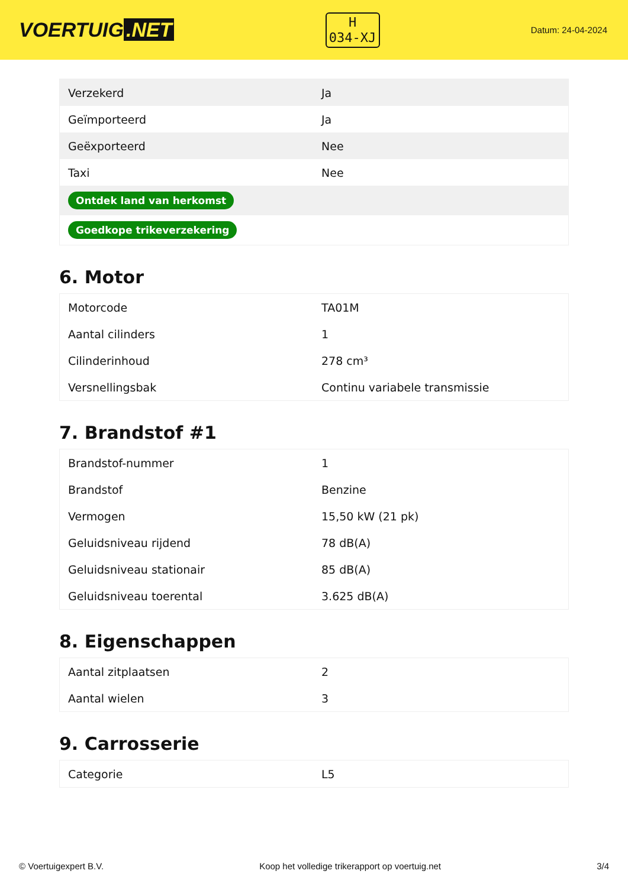VOERTUIG.NET
H
034-XJ
Datum: 24-04-2024
| Verzekerd | Ja |
| Geïmporteerd | Ja |
| Geëxporteerd | Nee |
| Taxi | Nee |
| Ontdek land van herkomst | |
| Goedkope trikeverzekering | |
6. Motor
| Motorcode | TA01M |
| Aantal cilinders | 1 |
| Cilinderinhoud | 278 cm³ |
| Versnellingsbak | Continu variabele transmissie |
7. Brandstof #1
| Brandstof-nummer | 1 |
| Brandstof | Benzine |
| Vermogen | 15,50 kW (21 pk) |
| Geluidsniveau rijdend | 78 dB(A) |
| Geluidsniveau stationair | 85 dB(A) |
| Geluidsniveau toerental | 3.625 dB(A) |
8. Eigenschappen
| Aantal zitplaatsen | 2 |
| Aantal wielen | 3 |
9. Carrosserie
| Categorie | L5 |
© Voertuigexpert B.V. Koop het volledige trikerapport op voertuig.net 3/4